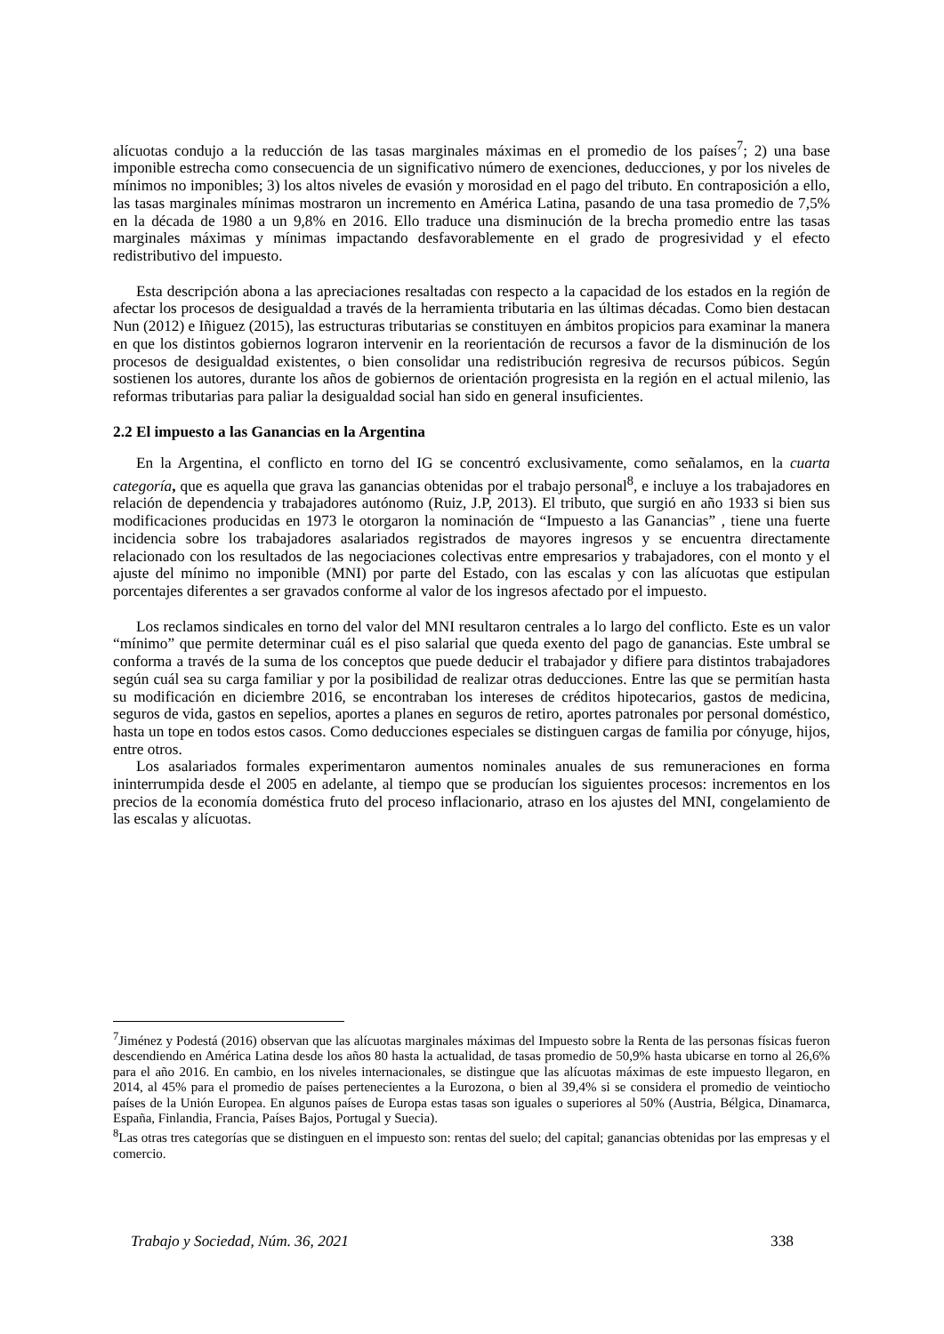alícuotas condujo a la reducción de las tasas marginales máximas en el promedio de los países<sup>7</sup>; 2) una base imponible estrecha como consecuencia de un significativo número de exenciones, deducciones, y por los niveles de mínimos no imponibles; 3) los altos niveles de evasión y morosidad en el pago del tributo. En contraposición a ello, las tasas marginales mínimas mostraron un incremento en América Latina, pasando de una tasa promedio de 7,5% en la década de 1980 a un 9,8% en 2016. Ello traduce una disminución de la brecha promedio entre las tasas marginales máximas y mínimas impactando desfavorablemente en el grado de progresividad y el efecto redistributivo del impuesto.
Esta descripción abona a las apreciaciones resaltadas con respecto a la capacidad de los estados en la región de afectar los procesos de desigualdad a través de la herramienta tributaria en las últimas décadas. Como bien destacan Nun (2012) e Iñiguez (2015), las estructuras tributarias se constituyen en ámbitos propicios para examinar la manera en que los distintos gobiernos lograron intervenir en la reorientación de recursos a favor de la disminución de los procesos de desigualdad existentes, o bien consolidar una redistribución regresiva de recursos púbicos. Según sostienen los autores, durante los años de gobiernos de orientación progresista en la región en el actual milenio, las reformas tributarias para paliar la desigualdad social han sido en general insuficientes.
2.2 El impuesto a las Ganancias en la Argentina
En la Argentina, el conflicto en torno del IG se concentró exclusivamente, como señalamos, en la cuarta categoría, que es aquella que grava las ganancias obtenidas por el trabajo personal<sup>8</sup>, e incluye a los trabajadores en relación de dependencia y trabajadores autónomo (Ruiz, J.P, 2013). El tributo, que surgió en año 1933 si bien sus modificaciones producidas en 1973 le otorgaron la nominación de “Impuesto a las Ganancias” , tiene una fuerte incidencia sobre los trabajadores asalariados registrados de mayores ingresos y se encuentra directamente relacionado con los resultados de las negociaciones colectivas entre empresarios y trabajadores, con el monto y el ajuste del mínimo no imponible (MNI) por parte del Estado, con las escalas y con las alícuotas que estipulan porcentajes diferentes a ser gravados conforme al valor de los ingresos afectado por el impuesto.
Los reclamos sindicales en torno del valor del MNI resultaron centrales a lo largo del conflicto. Este es un valor “mínimo” que permite determinar cuál es el piso salarial que queda exento del pago de ganancias. Este umbral se conforma a través de la suma de los conceptos que puede deducir el trabajador y difiere para distintos trabajadores según cuál sea su carga familiar y por la posibilidad de realizar otras deducciones. Entre las que se permitían hasta su modificación en diciembre 2016, se encontraban los intereses de créditos hipotecarios, gastos de medicina, seguros de vida, gastos en sepelios, aportes a planes en seguros de retiro, aportes patronales por personal doméstico, hasta un tope en todos estos casos. Como deducciones especiales se distinguen cargas de familia por cónyuge, hijos, entre otros.
Los asalariados formales experimentaron aumentos nominales anuales de sus remuneraciones en forma ininterrumpida desde el 2005 en adelante, al tiempo que se producían los siguientes procesos: incrementos en los precios de la economía doméstica fruto del proceso inflacionario, atraso en los ajustes del MNI, congelamiento de las escalas y alícuotas.
<sup>7</sup> Jiménez y Podestá (2016) observan que las alícuotas marginales máximas del Impuesto sobre la Renta de las personas físicas fueron descendiendo en América Latina desde los años 80 hasta la actualidad, de tasas promedio de 50,9% hasta ubicarse en torno al 26,6% para el año 2016. En cambio, en los niveles internacionales, se distingue que las alícuotas máximas de este impuesto llegaron, en 2014, al 45% para el promedio de países pertenecientes a la Eurozona, o bien al 39,4% si se considera el promedio de veintiocho países de la Unión Europea. En algunos países de Europa estas tasas son iguales o superiores al 50% (Austria, Bélgica, Dinamarca, España, Finlandia, Francia, Países Bajos, Portugal y Suecia).
<sup>8</sup> Las otras tres categorías que se distinguen en el impuesto son: rentas del suelo; del capital; ganancias obtenidas por las empresas y el comercio.
Trabajo y Sociedad, Núm. 36, 2021 338